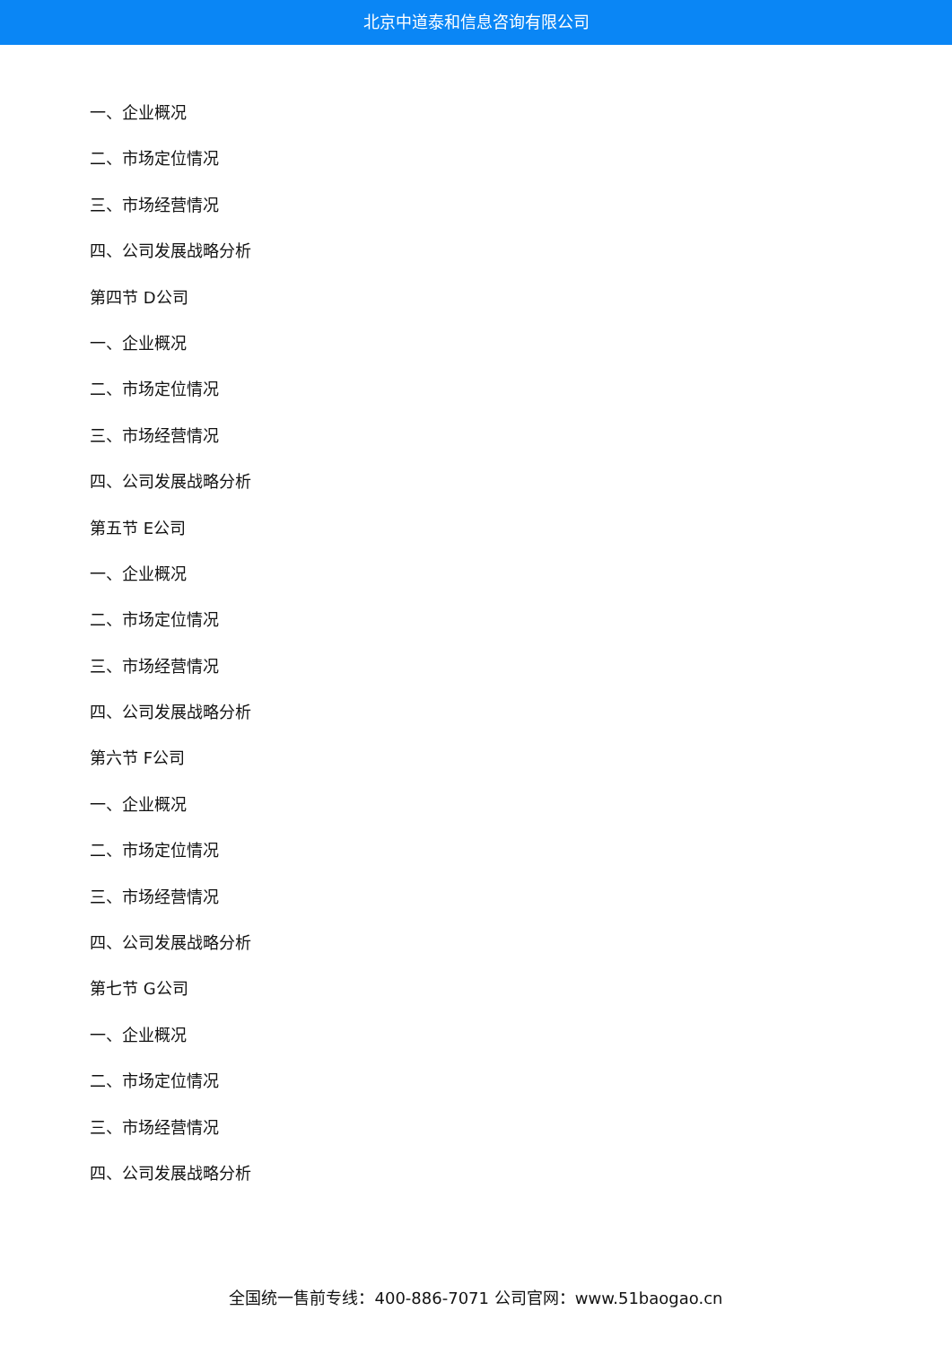北京中道泰和信息咨询有限公司
一、企业概况
二、市场定位情况
三、市场经营情况
四、公司发展战略分析
第四节 D公司
一、企业概况
二、市场定位情况
三、市场经营情况
四、公司发展战略分析
第五节 E公司
一、企业概况
二、市场定位情况
三、市场经营情况
四、公司发展战略分析
第六节 F公司
一、企业概况
二、市场定位情况
三、市场经营情况
四、公司发展战略分析
第七节 G公司
一、企业概况
二、市场定位情况
三、市场经营情况
四、公司发展战略分析
全国统一售前专线：400-886-7071 公司官网：www.51baogao.cn